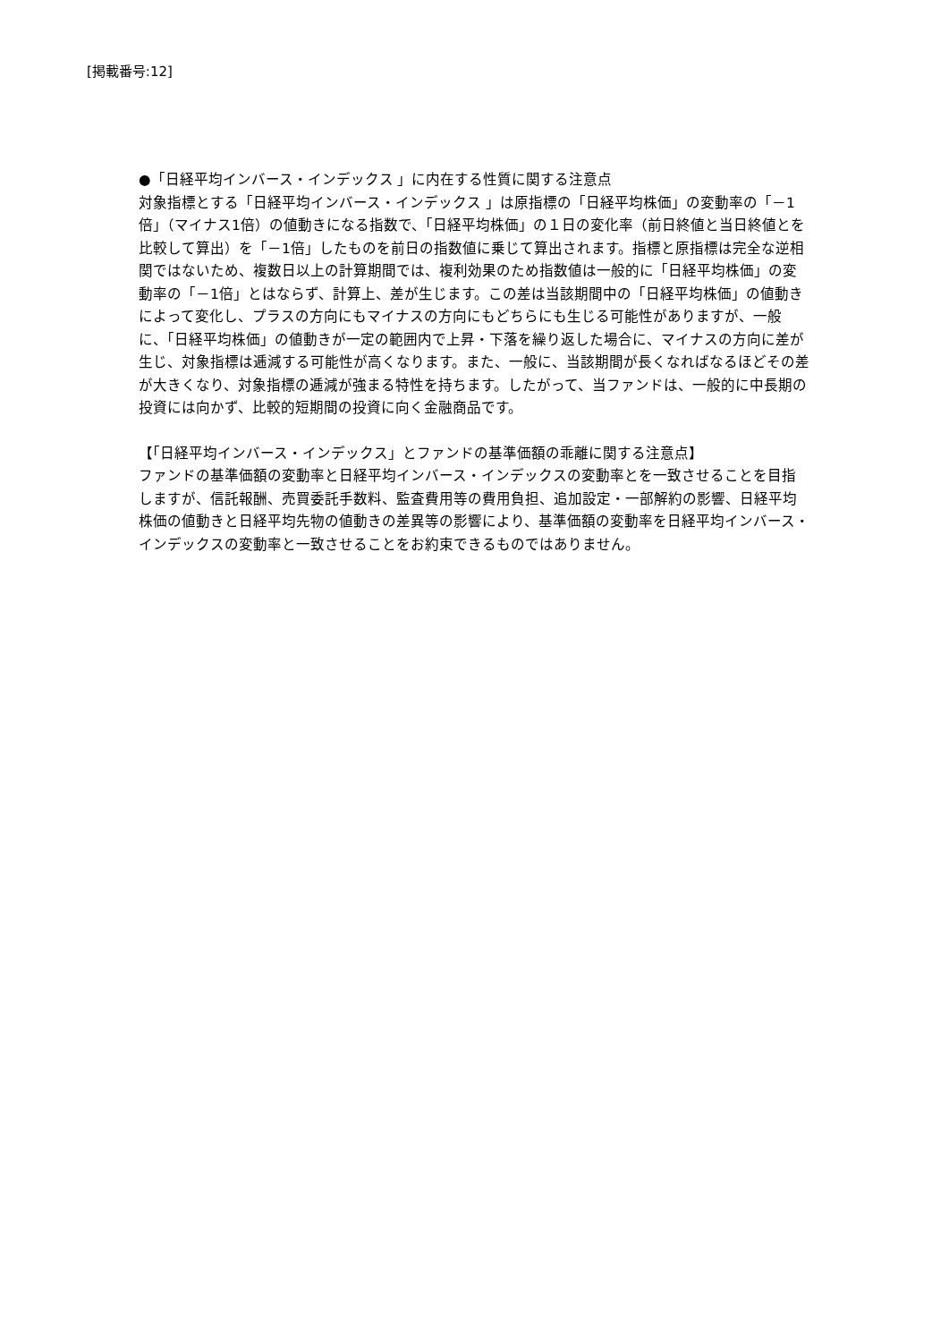[掲載番号:12]
●「日経平均インバース・インデックス 」に内在する性質に関する注意点
対象指標とする「日経平均インバース・インデックス 」は原指標の「日経平均株価」の変動率の「－1倍」（マイナス1倍）の値動きになる指数で、「日経平均株価」の１日の変化率（前日終値と当日終値とを比較して算出）を「－1倍」したものを前日の指数値に乗じて算出されます。指標と原指標は完全な逆相関ではないため、複数日以上の計算期間では、複利効果のため指数値は一般的に「日経平均株価」の変動率の「－1倍」とはならず、計算上、差が生じます。この差は当該期間中の「日経平均株価」の値動きによって変化し、プラスの方向にもマイナスの方向にもどちらにも生じる可能性がありますが、一般に、「日経平均株価」の値動きが一定の範囲内で上昇・下落を繰り返した場合に、マイナスの方向に差が生じ、対象指標は逓減する可能性が高くなります。また、一般に、当該期間が長くなればなるほどその差が大きくなり、対象指標の逓減が強まる特性を持ちます。したがって、当ファンドは、一般的に中長期の投資には向かず、比較的短期間の投資に向く金融商品です。
【「日経平均インバース・インデックス」とファンドの基準価額の乖離に関する注意点】
ファンドの基準価額の変動率と日経平均インバース・インデックスの変動率とを一致させることを目指しますが、信託報酬、売買委託手数料、監査費用等の費用負担、追加設定・一部解約の影響、日経平均株価の値動きと日経平均先物の値動きの差異等の影響により、基準価額の変動率を日経平均インバース・インデックスの変動率と一致させることをお約束できるものではありません。